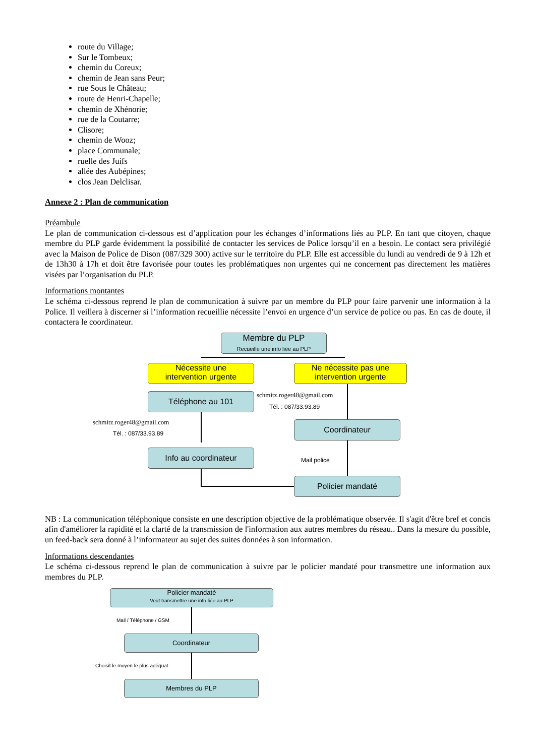route du Village;
Sur le Tombeux;
chemin du Coreux;
chemin de Jean sans Peur;
rue Sous le Château;
route de Henri-Chapelle;
chemin de Xhénorie;
rue de la Coutarre;
Clisore;
chemin de Wooz;
place Communale;
ruelle des Juifs
allée des Aubépines;
clos Jean Delclisar.
Annexe 2 : Plan de communication
Préambule
Le plan de communication ci-dessous est d’application pour les échanges d’informations liés au PLP. En tant que citoyen, chaque membre du PLP garde évidemment la possibilité de contacter les services de Police lorsqu’il en a besoin. Le contact sera privilégié avec la Maison de Police de Dison (087/329 300) active sur le territoire du PLP. Elle est accessible du lundi au vendredi de 9 à 12h et de 13h30 à 17h et doit être favorisée pour toutes les problématiques non urgentes qui ne concernent pas directement les matières visées par l’organisation du PLP.
Informations montantes
Le schéma ci-dessous reprend le plan de communication à suivre par un membre du PLP pour faire parvenir une information à la Police. Il veillera à discerner si l’information recueillie nécessite l’envoi en urgence d’un service de police ou pas. En cas de doute, il contactera le coordinateur.
Membre du PLP
Recueille une info liée au PLP
Nécessite une
intervention urgente
Ne nécessite pas une
intervention urgente
Téléphone au 101 schmitz.roger48@gmail.com
Tél. : 087/33.93.89
schmitz.roger48@gmail.com
Tél. : 087/33.93.89
Coordinateur
Info au coordinateur
Mail police
Policier mandaté
NB : La communication téléphonique consiste en une description objective de la problématique observée. Il s'agit d'être bref et concis afin d'améliorer la rapidité et la clarté de la transmission de l'information aux autres membres du réseau.. Dans la mesure du possible, un feed-back sera donné à l’informateur au sujet des suites données à son information.
Informations descendantes
Le schéma ci-dessous reprend le plan de communication à suivre par le policier mandaté pour transmettre une information aux membres du PLP.
Policier mandaté
Veut transmettre une info liée au PLP
Mail / Téléphone / GSM
Coordinateur
Choisit le moyen le plus adéquat
Membres du PLP